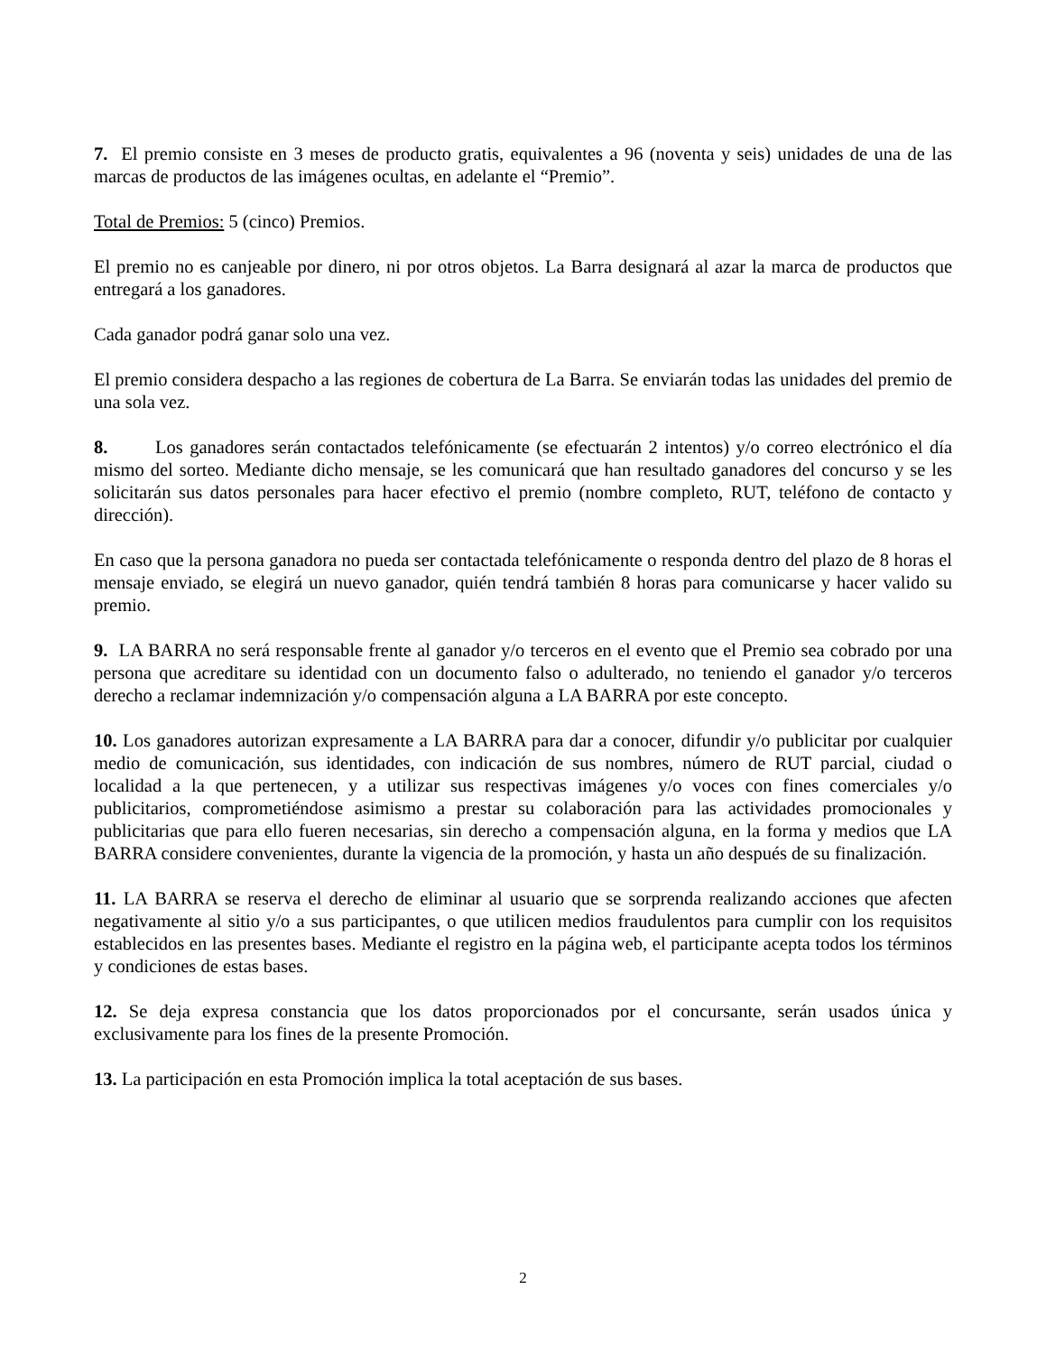7. El premio consiste en 3 meses de producto gratis, equivalentes a 96 (noventa y seis) unidades de una de las marcas de productos de las imágenes ocultas, en adelante el “Premio”.
Total de Premios: 5 (cinco) Premios.
El premio no es canjeable por dinero, ni por otros objetos. La Barra designará al azar la marca de productos que entregará a los ganadores.
Cada ganador podrá ganar solo una vez.
El premio considera despacho a las regiones de cobertura de La Barra. Se enviarán todas las unidades del premio de una sola vez.
8. Los ganadores serán contactados telefónicamente (se efectuarán 2 intentos) y/o correo electrónico el día mismo del sorteo. Mediante dicho mensaje, se les comunicará que han resultado ganadores del concurso y se les solicitarán sus datos personales para hacer efectivo el premio (nombre completo, RUT, teléfono de contacto y dirección).
En caso que la persona ganadora no pueda ser contactada telefónicamente o responda dentro del plazo de 8 horas el mensaje enviado, se elegirá un nuevo ganador, quién tendrá también 8 horas para comunicarse y hacer valido su premio.
9. LA BARRA no será responsable frente al ganador y/o terceros en el evento que el Premio sea cobrado por una persona que acreditare su identidad con un documento falso o adulterado, no teniendo el ganador y/o terceros derecho a reclamar indemnización y/o compensación alguna a LA BARRA por este concepto.
10. Los ganadores autorizan expresamente a LA BARRA para dar a conocer, difundir y/o publicitar por cualquier medio de comunicación, sus identidades, con indicación de sus nombres, número de RUT parcial, ciudad o localidad a la que pertenecen, y a utilizar sus respectivas imágenes y/o voces con fines comerciales y/o publicitarios, comprometiéndose asimismo a prestar su colaboración para las actividades promocionales y publicitarias que para ello fueren necesarias, sin derecho a compensación alguna, en la forma y medios que LA BARRA considere convenientes, durante la vigencia de la promoción, y hasta un año después de su finalización.
11. LA BARRA se reserva el derecho de eliminar al usuario que se sorprenda realizando acciones que afecten negativamente al sitio y/o a sus participantes, o que utilicen medios fraudulentos para cumplir con los requisitos establecidos en las presentes bases. Mediante el registro en la página web, el participante acepta todos los términos y condiciones de estas bases.
12. Se deja expresa constancia que los datos proporcionados por el concursante, serán usados única y exclusivamente para los fines de la presente Promoción.
13. La participación en esta Promoción implica la total aceptación de sus bases.
2